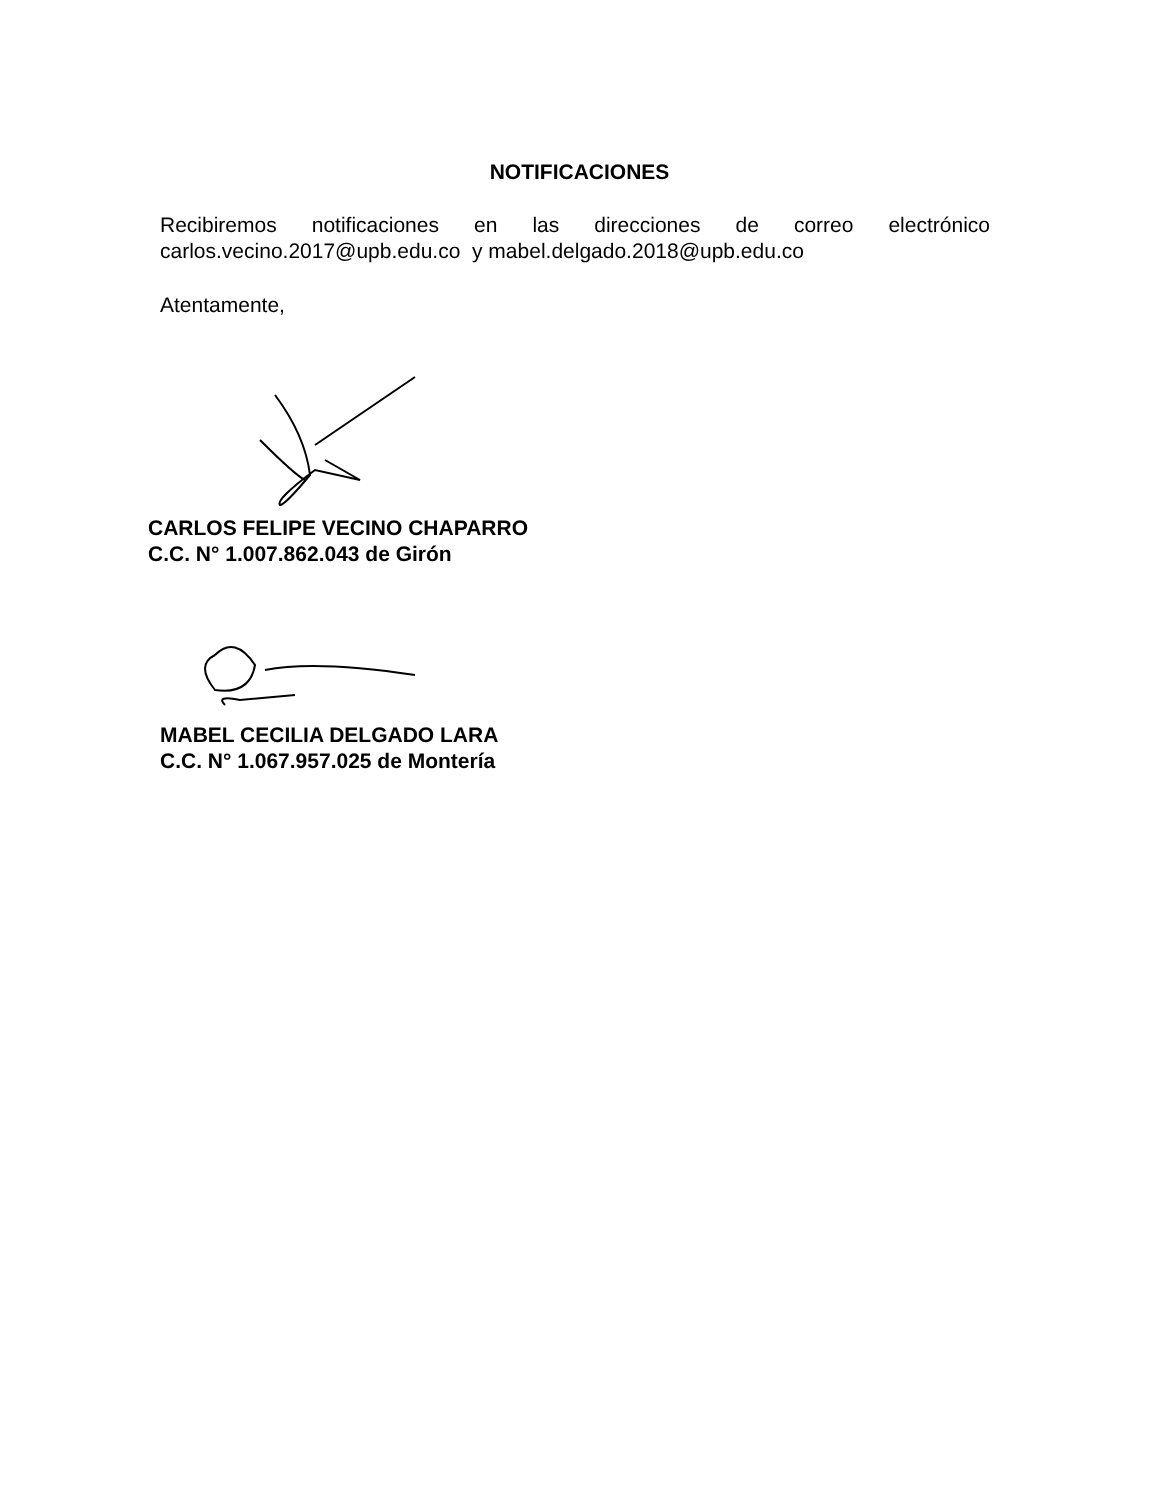NOTIFICACIONES
Recibiremos notificaciones en las direcciones de correo electrónico
carlos.vecino.2017@upb.edu.co y mabel.delgado.2018@upb.edu.co
Atentamente,
CARLOS FELIPE VECINO CHAPARRO
C.C. N° 1.007.862.043 de Girón
MABEL CECILIA DELGADO LARA
C.C. N° 1.067.957.025 de Montería